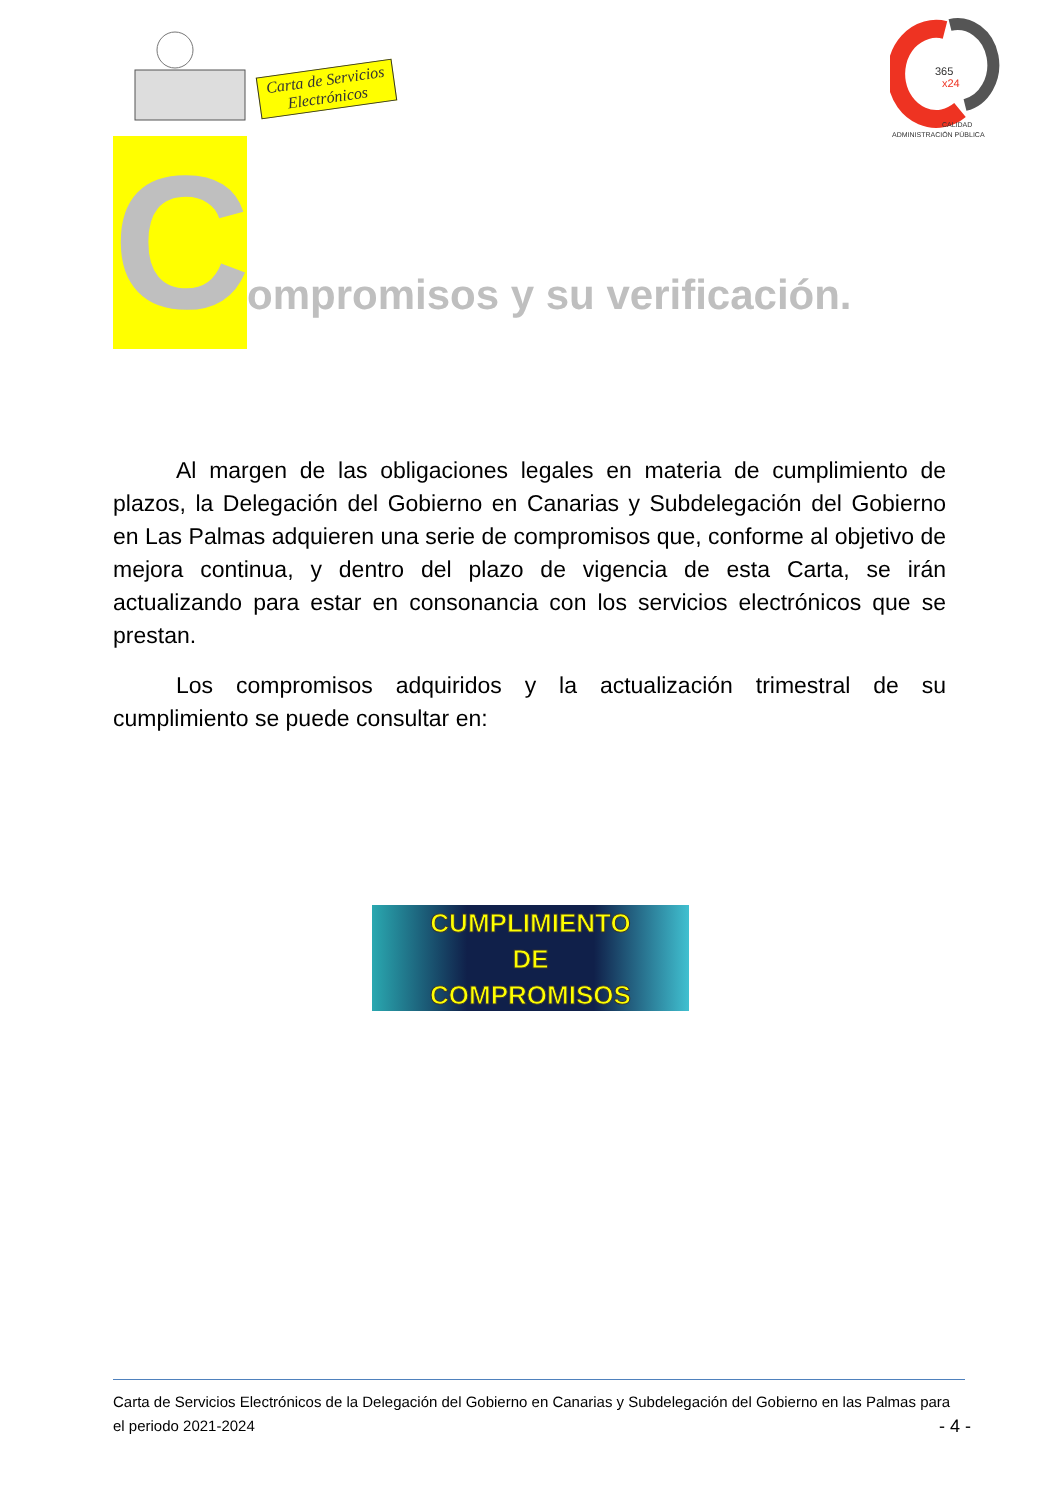Carta de Servicios
Electrónicos
365
x24
CALIDAD
ADMINISTRACIÓN PÚBLICA
C
ompromisos y su verificación.
Al margen de las obligaciones legales en materia de cumplimiento de plazos, la Delegación del Gobierno en Canarias y Subdelegación del Gobierno en Las Palmas adquieren una serie de compromisos que, conforme al objetivo de mejora continua, y dentro del plazo de vigencia de esta Carta, se irán actualizando para estar en consonancia con los servicios electrónicos que se prestan.
Los compromisos adquiridos y la actualización trimestral de su cumplimiento se puede consultar en:
CUMPLIMIENTO
DE
COMPROMISOS
Carta de Servicios Electrónicos de la Delegación del Gobierno en Canarias y Subdelegación del Gobierno en las Palmas para el periodo 2021-2024
- 4 -